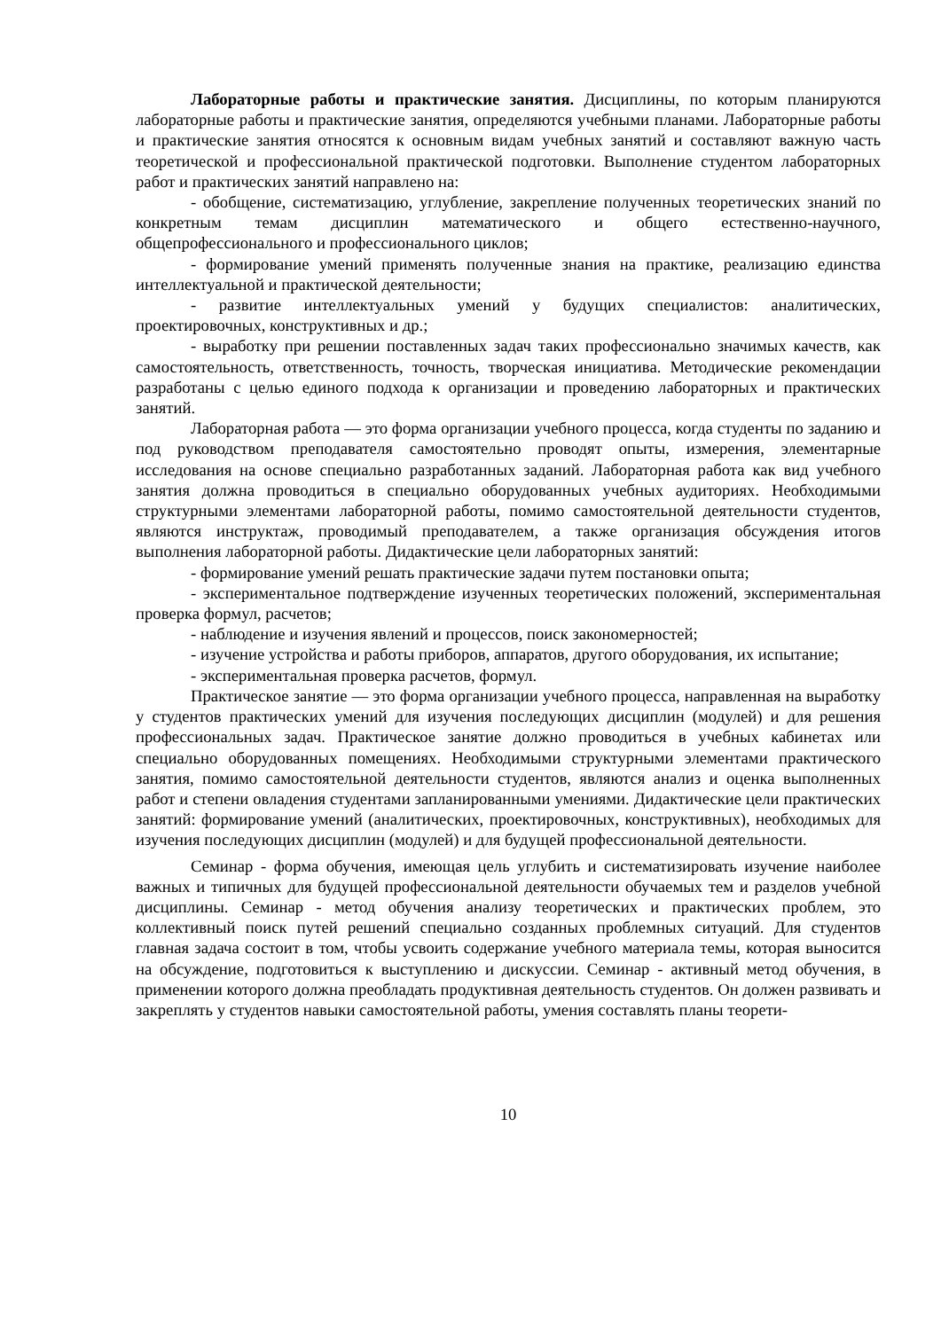Лабораторные работы и практические занятия. Дисциплины, по которым планируются лабораторные работы и практические занятия, определяются учебными планами. Лабораторные работы и практические занятия относятся к основным видам учебных занятий и составляют важную часть теоретической и профессиональной практической подготовки. Выполнение студентом лабораторных работ и практических занятий направлено на:
- обобщение, систематизацию, углубление, закрепление полученных теоретических знаний по конкретным темам дисциплин математического и общего естественно-научного, общепрофессионального и профессионального циклов;
- формирование умений применять полученные знания на практике, реализацию единства интеллектуальной и практической деятельности;
- развитие интеллектуальных умений у будущих специалистов: аналитических, проектировочных, конструктивных и др.;
- выработку при решении поставленных задач таких профессионально значимых качеств, как самостоятельность, ответственность, точность, творческая инициатива. Методические рекомендации разработаны с целью единого подхода к организации и проведению лабораторных и практических занятий.
Лабораторная работа — это форма организации учебного процесса, когда студенты по заданию и под руководством преподавателя самостоятельно проводят опыты, измерения, элементарные исследования на основе специально разработанных заданий. Лабораторная работа как вид учебного занятия должна проводиться в специально оборудованных учебных аудиториях. Необходимыми структурными элементами лабораторной работы, помимо самостоятельной деятельности студентов, являются инструктаж, проводимый преподавателем, а также организация обсуждения итогов выполнения лабораторной работы. Дидактические цели лабораторных занятий:
- формирование умений решать практические задачи путем постановки опыта;
- экспериментальное подтверждение изученных теоретических положений, экспериментальная проверка формул, расчетов;
- наблюдение и изучения явлений и процессов, поиск закономерностей;
- изучение устройства и работы приборов, аппаратов, другого оборудования, их испытание;
- экспериментальная проверка расчетов, формул.
Практическое занятие — это форма организации учебного процесса, направленная на выработку у студентов практических умений для изучения последующих дисциплин (модулей) и для решения профессиональных задач. Практическое занятие должно проводиться в учебных кабинетах или специально оборудованных помещениях. Необходимыми структурными элементами практического занятия, помимо самостоятельной деятельности студентов, являются анализ и оценка выполненных работ и степени овладения студентами запланированными умениями. Дидактические цели практических занятий: формирование умений (аналитических, проектировочных, конструктивных), необходимых для изучения последующих дисциплин (модулей) и для будущей профессиональной деятельности.
Семинар - форма обучения, имеющая цель углубить и систематизировать изучение наиболее важных и типичных для будущей профессиональной деятельности обучаемых тем и разделов учебной дисциплины. Семинар - метод обучения анализу теоретических и практических проблем, это коллективный поиск путей решений специально созданных проблемных ситуаций. Для студентов главная задача состоит в том, чтобы усвоить содержание учебного материала темы, которая выносится на обсуждение, подготовиться к выступлению и дискуссии. Семинар - активный метод обучения, в применении которого должна преобладать продуктивная деятельность студентов. Он должен развивать и закреплять у студентов навыки самостоятельной работы, умения составлять планы теорети-
10